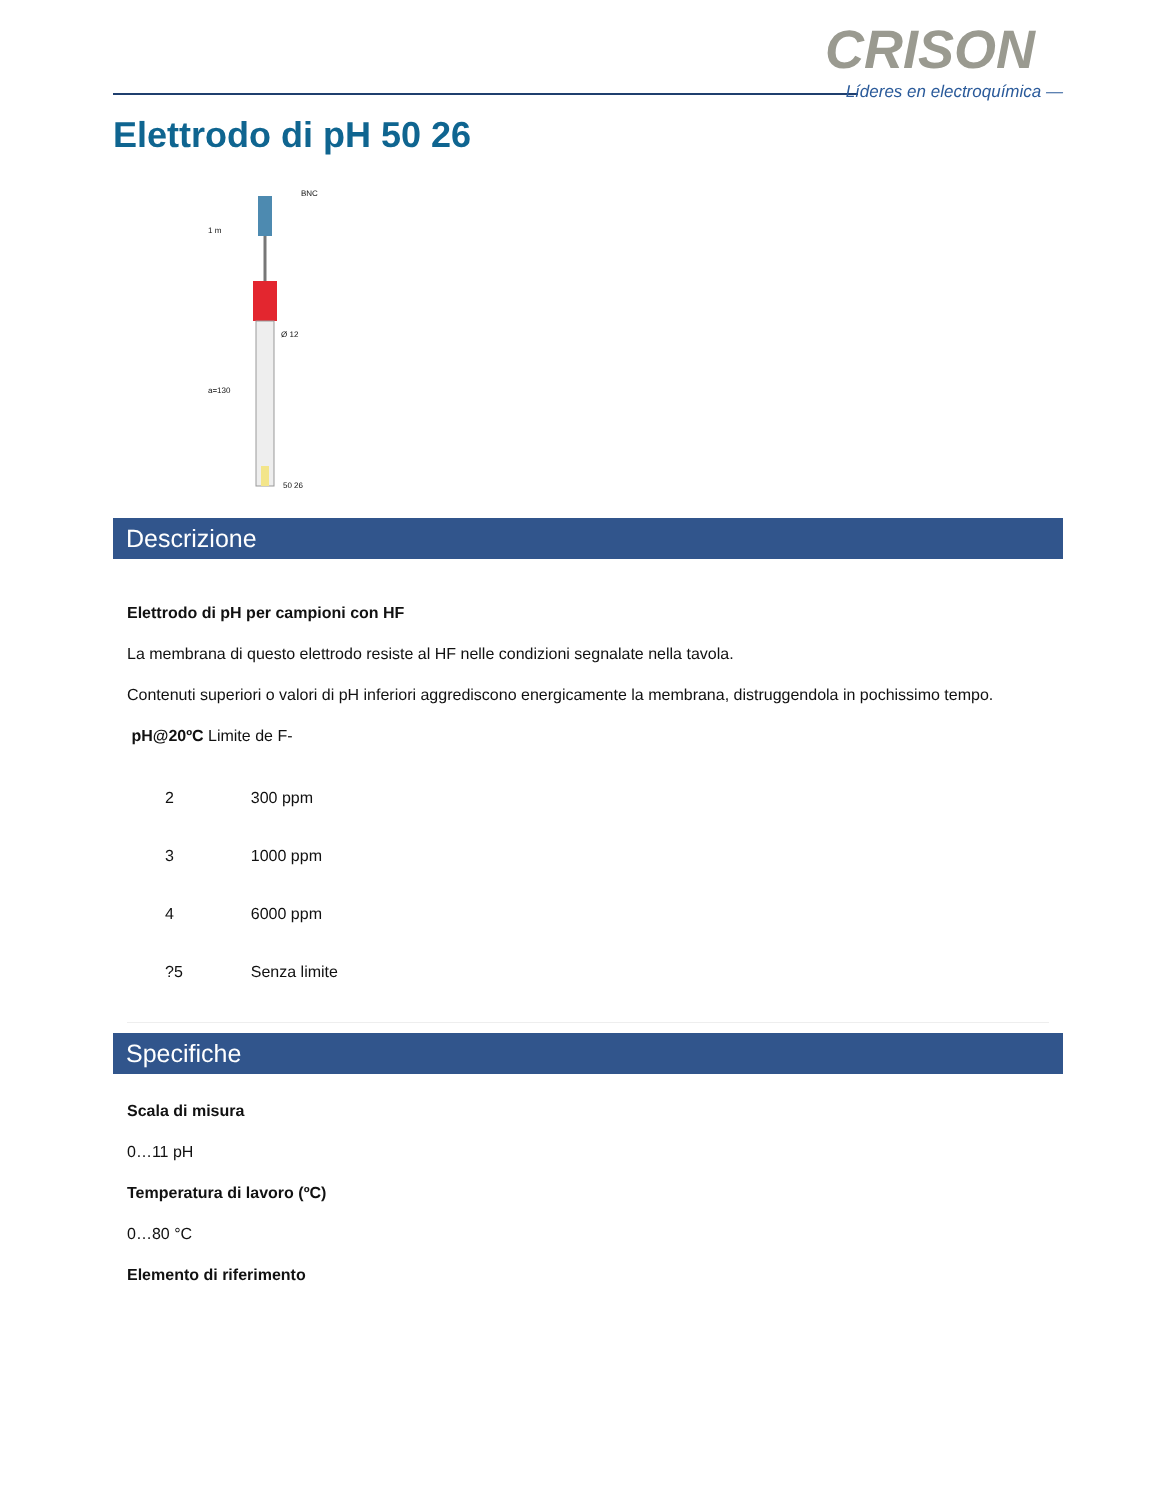CRISON
Líderes en electroquímica —
Elettrodo di pH 50 26
BNC
Ø 12
1 m
a=130
50 26
Descrizione
Elettrodo di pH per campioni con HF
La membrana di questo elettrodo resiste al HF nelle condizioni segnalate nella tavola.
Contenuti superiori o valori di pH inferiori aggrediscono energicamente la membrana, distruggendola in pochissimo tempo.
pH@20ºC Limite de F-
| 2 | 300 ppm |
| 3 | 1000 ppm |
| 4 | 6000 ppm |
| ?5 | Senza limite |
Specifiche
Scala di misura
0…11 pH
Temperatura di lavoro (ºC)
0…80 °C
Elemento di riferimento